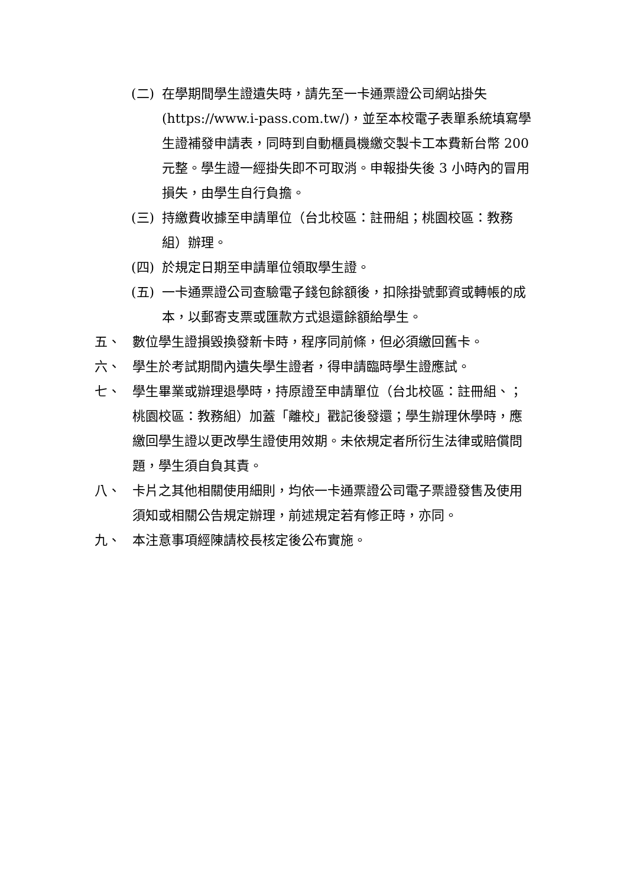(二) 在學期間學生證遺失時，請先至一卡通票證公司網站掛失(https://www.i-pass.com.tw/)，並至本校電子表單系統填寫學生證補發申請表，同時到自動櫃員機繳交製卡工本費新台幣 200 元整。學生證一經掛失即不可取消。申報掛失後 3 小時內的冒用損失，由學生自行負擔。
(三) 持繳費收據至申請單位（台北校區：註冊組；桃園校區：教務組）辦理。
(四) 於規定日期至申請單位領取學生證。
(五) 一卡通票證公司查驗電子錢包餘額後，扣除掛號郵資或轉帳的成本，以郵寄支票或匯款方式退還餘額給學生。
五、 數位學生證損毀換發新卡時，程序同前條，但必須繳回舊卡。
六、 學生於考試期間內遺失學生證者，得申請臨時學生證應試。
七、 學生畢業或辦理退學時，持原證至申請單位（台北校區：註冊組、；桃園校區：教務組）加蓋「離校」戳記後發還；學生辦理休學時，應繳回學生證以更改學生證使用效期。未依規定者所衍生法律或賠償問題，學生須自負其責。
八、 卡片之其他相關使用細則，均依一卡通票證公司電子票證發售及使用須知或相關公告規定辦理，前述規定若有修正時，亦同。
九、 本注意事項經陳請校長核定後公布實施。